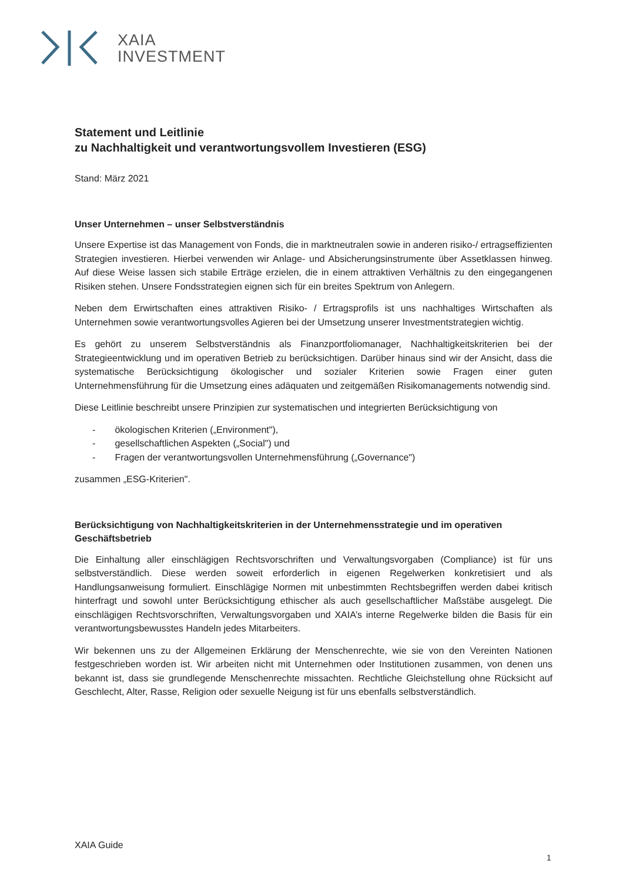XAIA
INVESTMENT
Statement und Leitlinie
zu Nachhaltigkeit und verantwortungsvollem Investieren (ESG)
Stand: März 2021
Unser Unternehmen – unser Selbstverständnis
Unsere Expertise ist das Management von Fonds, die in marktneutralen sowie in anderen risiko-/ ertragseffizienten Strategien investieren. Hierbei verwenden wir Anlage- und Absicherungsinstrumente über Assetklassen hinweg. Auf diese Weise lassen sich stabile Erträge erzielen, die in einem attraktiven Verhältnis zu den eingegangenen Risiken stehen. Unsere Fondsstrategien eignen sich für ein breites Spektrum von Anlegern.
Neben dem Erwirtschaften eines attraktiven Risiko- / Ertragsprofils ist uns nachhaltiges Wirtschaften als Unternehmen sowie verantwortungsvolles Agieren bei der Umsetzung unserer Investmentstrategien wichtig.
Es gehört zu unserem Selbstverständnis als Finanzportfoliomanager, Nachhaltigkeitskriterien bei der Strategieentwicklung und im operativen Betrieb zu berücksichtigen. Darüber hinaus sind wir der Ansicht, dass die systematische Berücksichtigung ökologischer und sozialer Kriterien sowie Fragen einer guten Unternehmensführung für die Umsetzung eines adäquaten und zeitgemäßen Risikomanagements notwendig sind.
Diese Leitlinie beschreibt unsere Prinzipien zur systematischen und integrierten Berücksichtigung von
- ökologischen Kriterien („Environment"),
- gesellschaftlichen Aspekten („Social") und
- Fragen der verantwortungsvollen Unternehmensführung („Governance")
zusammen „ESG-Kriterien".
Berücksichtigung von Nachhaltigkeitskriterien in der Unternehmensstrategie und im operativen Geschäftsbetrieb
Die Einhaltung aller einschlägigen Rechtsvorschriften und Verwaltungsvorgaben (Compliance) ist für uns selbstverständlich. Diese werden soweit erforderlich in eigenen Regelwerken konkretisiert und als Handlungsanweisung formuliert. Einschlägige Normen mit unbestimmten Rechtsbegriffen werden dabei kritisch hinterfragt und sowohl unter Berücksichtigung ethischer als auch gesellschaftlicher Maßstäbe ausgelegt. Die einschlägigen Rechtsvorschriften, Verwaltungsvorgaben und XAIA’s interne Regelwerke bilden die Basis für ein verantwortungsbewusstes Handeln jedes Mitarbeiters.
Wir bekennen uns zu der Allgemeinen Erklärung der Menschenrechte, wie sie von den Vereinten Nationen festgeschrieben worden ist. Wir arbeiten nicht mit Unternehmen oder Institutionen zusammen, von denen uns bekannt ist, dass sie grundlegende Menschenrechte missachten. Rechtliche Gleichstellung ohne Rücksicht auf Geschlecht, Alter, Rasse, Religion oder sexuelle Neigung ist für uns ebenfalls selbstverständlich.
XAIA Guide
1